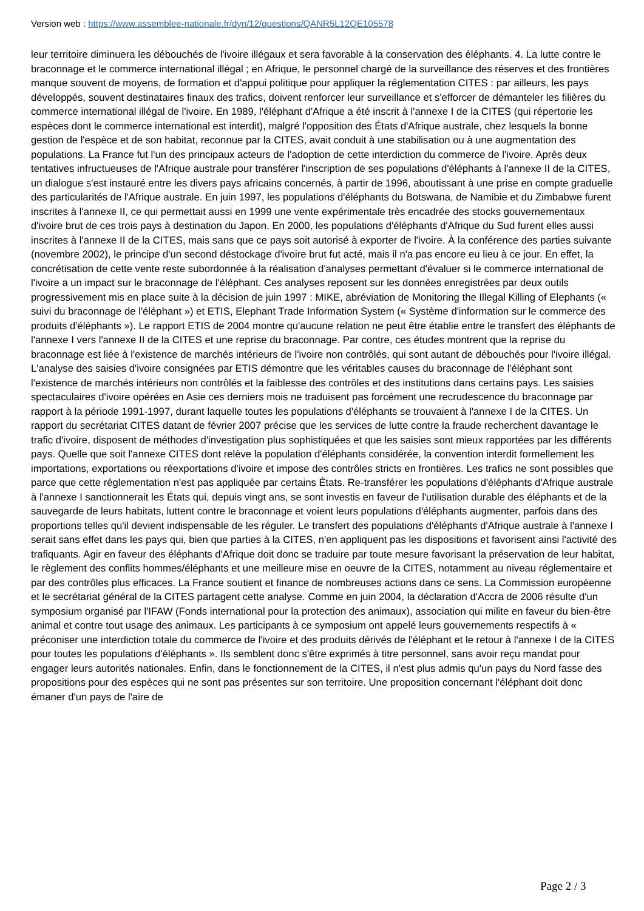Version web : https://www.assemblee-nationale.fr/dyn/12/questions/QANR5L12QE105578
leur territoire diminuera les débouchés de l'ivoire illégaux et sera favorable à la conservation des éléphants. 4. La lutte contre le braconnage et le commerce international illégal ; en Afrique, le personnel chargé de la surveillance des réserves et des frontières manque souvent de moyens, de formation et d'appui politique pour appliquer la réglementation CITES : par ailleurs, les pays développés, souvent destinataires finaux des trafics, doivent renforcer leur surveillance et s'efforcer de démanteler les filières du commerce international illégal de l'ivoire. En 1989, l'éléphant d'Afrique a été inscrit à l'annexe I de la CITES (qui répertorie les espèces dont le commerce international est interdit), malgré l'opposition des États d'Afrique australe, chez lesquels la bonne gestion de l'espèce et de son habitat, reconnue par la CITES, avait conduit à une stabilisation ou à une augmentation des populations. La France fut l'un des principaux acteurs de l'adoption de cette interdiction du commerce de l'ivoire. Après deux tentatives infructueuses de l'Afrique australe pour transférer l'inscription de ses populations d'éléphants à l'annexe II de la CITES, un dialogue s'est instauré entre les divers pays africains concernés, à partir de 1996, aboutissant à une prise en compte graduelle des particularités de l'Afrique australe. En juin 1997, les populations d'éléphants du Botswana, de Namibie et du Zimbabwe furent inscrites à l'annexe II, ce qui permettait aussi en 1999 une vente expérimentale très encadrée des stocks gouvernementaux d'ivoire brut de ces trois pays à destination du Japon. En 2000, les populations d'éléphants d'Afrique du Sud furent elles aussi inscrites à l'annexe II de la CITES, mais sans que ce pays soit autorisé à exporter de l'ivoire. À la conférence des parties suivante (novembre 2002), le principe d'un second déstockage d'ivoire brut fut acté, mais il n'a pas encore eu lieu à ce jour. En effet, la concrétisation de cette vente reste subordonnée à la réalisation d'analyses permettant d'évaluer si le commerce international de l'ivoire a un impact sur le braconnage de l'éléphant. Ces analyses reposent sur les données enregistrées par deux outils progressivement mis en place suite à la décision de juin 1997 : MIKE, abréviation de Monitoring the Illegal Killing of Elephants (« suivi du braconnage de l'éléphant ») et ETIS, Elephant Trade Information System (« Système d'information sur le commerce des produits d'éléphants »). Le rapport ETIS de 2004 montre qu'aucune relation ne peut être établie entre le transfert des éléphants de l'annexe I vers l'annexe II de la CITES et une reprise du braconnage. Par contre, ces études montrent que la reprise du braconnage est liée à l'existence de marchés intérieurs de l'ivoire non contrôlés, qui sont autant de débouchés pour l'ivoire illégal. L'analyse des saisies d'ivoire consignées par ETIS démontre que les véritables causes du braconnage de l'éléphant sont l'existence de marchés intérieurs non contrôlés et la faiblesse des contrôles et des institutions dans certains pays. Les saisies spectaculaires d'ivoire opérées en Asie ces derniers mois ne traduisent pas forcément une recrudescence du braconnage par rapport à la période 1991-1997, durant laquelle toutes les populations d'éléphants se trouvaient à l'annexe I de la CITES. Un rapport du secrétariat CITES datant de février 2007 précise que les services de lutte contre la fraude recherchent davantage le trafic d'ivoire, disposent de méthodes d'investigation plus sophistiquées et que les saisies sont mieux rapportées par les différents pays. Quelle que soit l'annexe CITES dont relève la population d'éléphants considérée, la convention interdit formellement les importations, exportations ou réexportations d'ivoire et impose des contrôles stricts en frontières. Les trafics ne sont possibles que parce que cette réglementation n'est pas appliquée par certains États. Re-transférer les populations d'éléphants d'Afrique australe à l'annexe I sanctionnerait les États qui, depuis vingt ans, se sont investis en faveur de l'utilisation durable des éléphants et de la sauvegarde de leurs habitats, luttent contre le braconnage et voient leurs populations d'éléphants augmenter, parfois dans des proportions telles qu'il devient indispensable de les réguler. Le transfert des populations d'éléphants d'Afrique australe à l'annexe I serait sans effet dans les pays qui, bien que parties à la CITES, n'en appliquent pas les dispositions et favorisent ainsi l'activité des trafiquants. Agir en faveur des éléphants d'Afrique doit donc se traduire par toute mesure favorisant la préservation de leur habitat, le règlement des conflits hommes/éléphants et une meilleure mise en oeuvre de la CITES, notamment au niveau réglementaire et par des contrôles plus efficaces. La France soutient et finance de nombreuses actions dans ce sens. La Commission européenne et le secrétariat général de la CITES partagent cette analyse. Comme en juin 2004, la déclaration d'Accra de 2006 résulte d'un symposium organisé par l'IFAW (Fonds international pour la protection des animaux), association qui milite en faveur du bien-être animal et contre tout usage des animaux. Les participants à ce symposium ont appelé leurs gouvernements respectifs à « préconiser une interdiction totale du commerce de l'ivoire et des produits dérivés de l'éléphant et le retour à l'annexe I de la CITES pour toutes les populations d'éléphants ». Ils semblent donc s'être exprimés à titre personnel, sans avoir reçu mandat pour engager leurs autorités nationales. Enfin, dans le fonctionnement de la CITES, il n'est plus admis qu'un pays du Nord fasse des propositions pour des espèces qui ne sont pas présentes sur son territoire. Une proposition concernant l'éléphant doit donc émaner d'un pays de l'aire de
Page 2 / 3